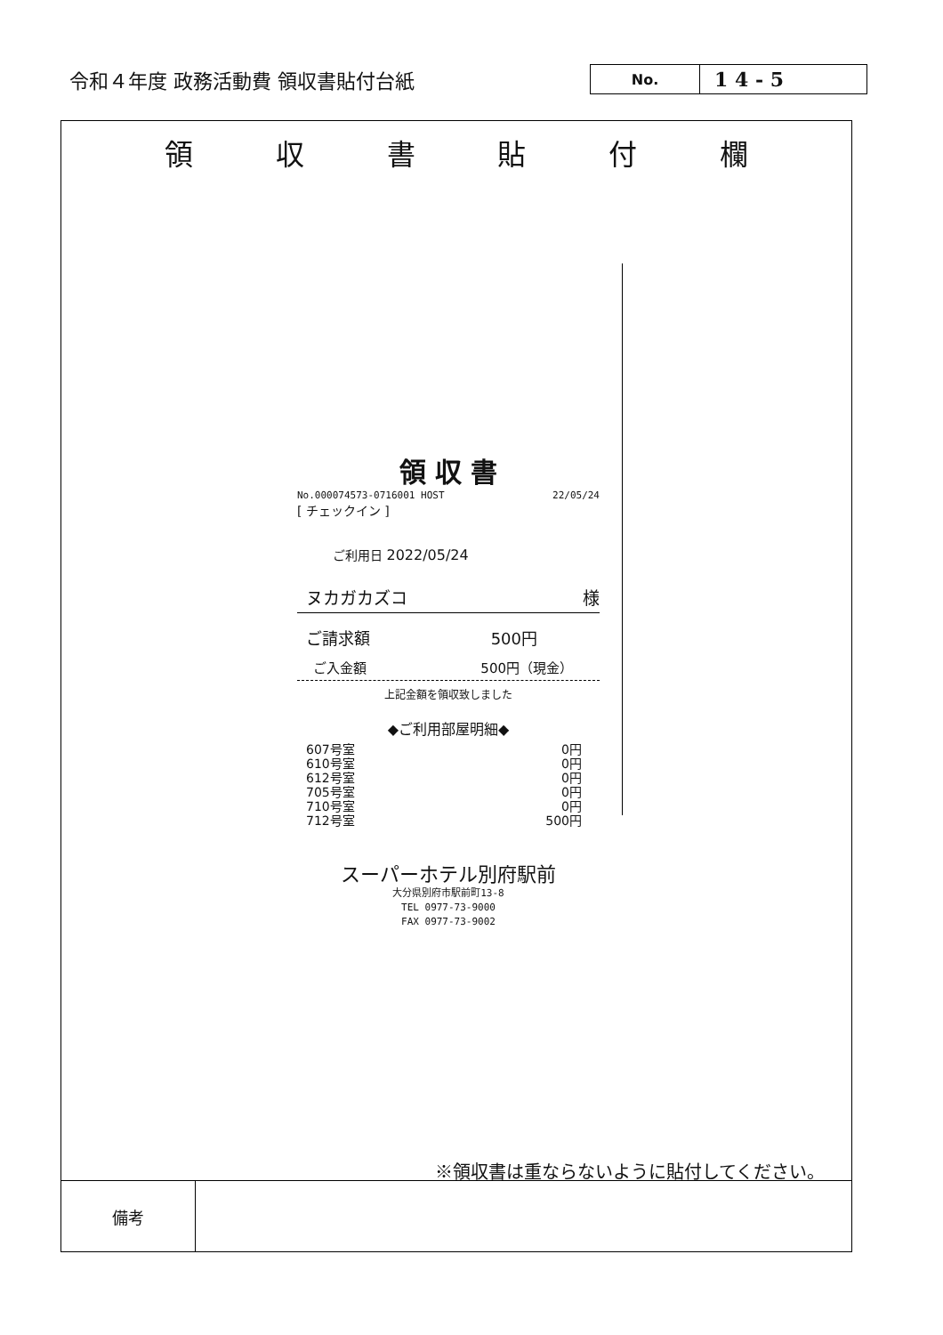令和４年度 政務活動費 領収書貼付台紙
No.
1 4 - 5
領 収 書 貼 付 欄
領 収 書
No.000074573-0716001 HOST 22/05/24
[ チェックイン ]
ご利用日 2022/05/24
ヌカガカズコ 様
ご請求額 500円
ご入金額 500円（現金）
上記金額を領収致しました
◆ご利用部屋明細◆
607号室 0円
610号室 0円
612号室 0円
705号室 0円
710号室 0円
712号室 500円
スーパーホテル別府駅前
大分県別府市駅前町13-8
TEL 0977-73-9000
FAX 0977-73-9002
※領収書は重ならないように貼付してください。
| 備考 | |